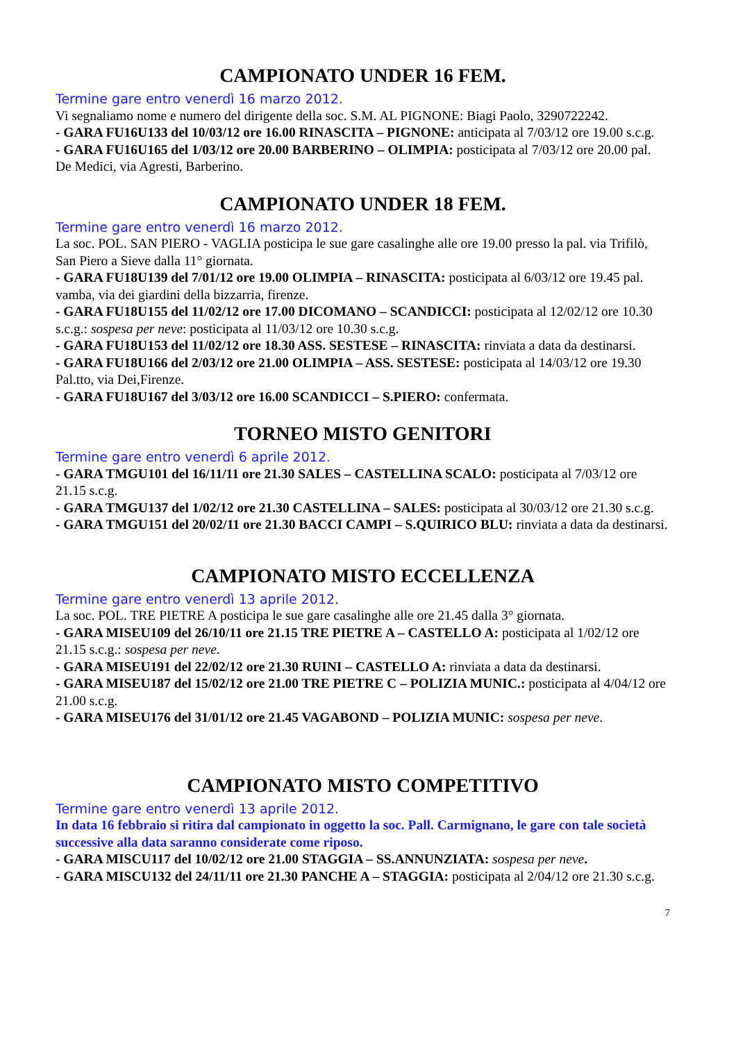CAMPIONATO UNDER 16 FEM.
Termine gare entro venerdì 16 marzo 2012.
Vi segnaliamo nome e numero del dirigente della soc. S.M. AL PIGNONE: Biagi Paolo, 3290722242.
- GARA FU16U133 del 10/03/12 ore 16.00 RINASCITA – PIGNONE: anticipata al 7/03/12 ore 19.00 s.c.g.
- GARA FU16U165 del 1/03/12 ore 20.00 BARBERINO – OLIMPIA: posticipata al 7/03/12 ore 20.00 pal. De Medici, via Agresti, Barberino.
CAMPIONATO UNDER 18 FEM.
Termine gare entro venerdì 16 marzo 2012.
La soc. POL. SAN PIERO - VAGLIA posticipa le sue gare casalinghe alle ore 19.00 presso la pal. via Trifilò, San Piero a Sieve dalla 11° giornata.
- GARA FU18U139 del 7/01/12 ore 19.00 OLIMPIA – RINASCITA: posticipata al 6/03/12 ore 19.45 pal. vamba, via dei giardini della bizzarria, firenze.
- GARA FU18U155 del 11/02/12 ore 17.00 DICOMANO – SCANDICCI: posticipata al 12/02/12 ore 10.30 s.c.g.: sospesa per neve: posticipata al 11/03/12 ore 10.30 s.c.g.
- GARA FU18U153 del 11/02/12 ore 18.30 ASS. SESTESE – RINASCITA: rinviata a data da destinarsi.
- GARA FU18U166 del 2/03/12 ore 21.00 OLIMPIA – ASS. SESTESE: posticipata al 14/03/12 ore 19.30 Pal.tto, via Dei,Firenze.
- GARA FU18U167 del 3/03/12 ore 16.00 SCANDICCI – S.PIERO: confermata.
TORNEO MISTO GENITORI
Termine gare entro venerdì 6 aprile 2012.
- GARA TMGU101 del 16/11/11 ore 21.30 SALES – CASTELLINA SCALO: posticipata al 7/03/12 ore 21.15 s.c.g.
- GARA TMGU137 del 1/02/12 ore 21.30 CASTELLINA – SALES: posticipata al 30/03/12 ore 21.30 s.c.g.
- GARA TMGU151 del 20/02/11 ore 21.30 BACCI CAMPI – S.QUIRICO BLU: rinviata a data da destinarsi.
CAMPIONATO MISTO ECCELLENZA
Termine gare entro venerdì 13 aprile 2012.
La soc. POL. TRE PIETRE A posticipa le sue gare casalinghe alle ore 21.45 dalla 3° giornata.
- GARA MISEU109 del 26/10/11 ore 21.15 TRE PIETRE A – CASTELLO A: posticipata al 1/02/12 ore 21.15 s.c.g.: sospesa per neve.
- GARA MISEU191 del 22/02/12 ore 21.30 RUINI – CASTELLO A: rinviata a data da destinarsi.
- GARA MISEU187 del 15/02/12 ore 21.00 TRE PIETRE C – POLIZIA MUNIC.: posticipata al 4/04/12 ore 21.00 s.c.g.
- GARA MISEU176 del 31/01/12 ore 21.45 VAGABOND – POLIZIA MUNIC: sospesa per neve.
CAMPIONATO MISTO COMPETITIVO
Termine gare entro venerdì 13 aprile 2012.
In data 16 febbraio si ritira dal campionato in oggetto la soc. Pall. Carmignano, le gare con tale società successive alla data saranno considerate come riposo.
- GARA MISCU117 del 10/02/12 ore 21.00 STAGGIA – SS.ANNUNZIATA: sospesa per neve.
- GARA MISCU132 del 24/11/11 ore 21.30 PANCHE A – STAGGIA: posticipata al 2/04/12 ore 21.30 s.c.g.
7